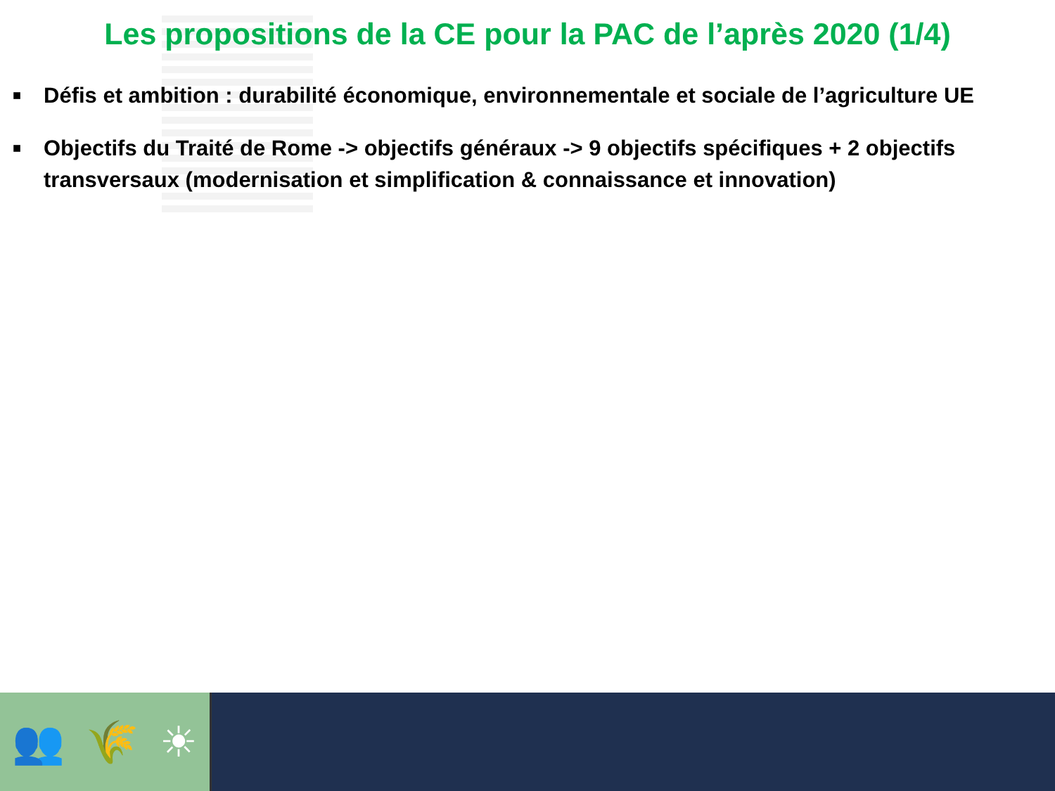Les propositions de la CE pour la PAC de l’après 2020 (1/4)
■ Défis et ambition : durabilité économique, environnementale et sociale de l’agriculture UE
■ Objectifs du Traité de Rome -> objectifs généraux -> 9 objectifs spécifiques + 2 objectifs transversaux (modernisation et simplification & connaissance et innovation)
👥 🌾 ☀